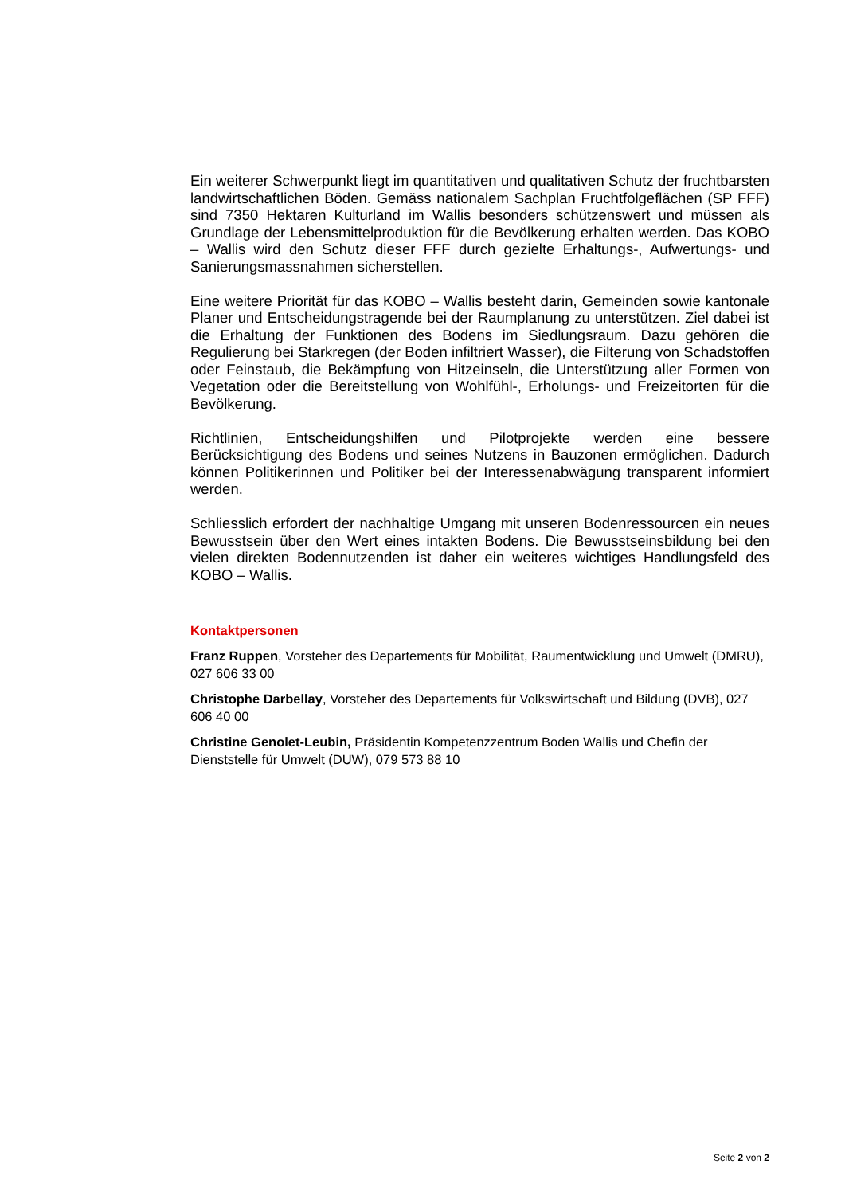Ein weiterer Schwerpunkt liegt im quantitativen und qualitativen Schutz der fruchtbarsten landwirtschaftlichen Böden. Gemäss nationalem Sachplan Fruchtfolgeflächen (SP FFF) sind 7350 Hektaren Kulturland im Wallis besonders schützenswert und müssen als Grundlage der Lebensmittelproduktion für die Bevölkerung erhalten werden. Das KOBO – Wallis wird den Schutz dieser FFF durch gezielte Erhaltungs-, Aufwertungs- und Sanierungsmassnahmen sicherstellen.
Eine weitere Priorität für das KOBO – Wallis besteht darin, Gemeinden sowie kantonale Planer und Entscheidungstragende bei der Raumplanung zu unterstützen. Ziel dabei ist die Erhaltung der Funktionen des Bodens im Siedlungsraum. Dazu gehören die Regulierung bei Starkregen (der Boden infiltriert Wasser), die Filterung von Schadstoffen oder Feinstaub, die Bekämpfung von Hitzeinseln, die Unterstützung aller Formen von Vegetation oder die Bereitstellung von Wohlfühl-, Erholungs- und Freizeitorten für die Bevölkerung.
Richtlinien, Entscheidungshilfen und Pilotprojekte werden eine bessere Berücksichtigung des Bodens und seines Nutzens in Bauzonen ermöglichen. Dadurch können Politikerinnen und Politiker bei der Interessenabwägung transparent informiert werden.
Schliesslich erfordert der nachhaltige Umgang mit unseren Bodenressourcen ein neues Bewusstsein über den Wert eines intakten Bodens. Die Bewusstseinsbildung bei den vielen direkten Bodennutzenden ist daher ein weiteres wichtiges Handlungsfeld des KOBO – Wallis.
Kontaktpersonen
Franz Ruppen, Vorsteher des Departements für Mobilität, Raumentwicklung und Umwelt (DMRU), 027 606 33 00
Christophe Darbellay, Vorsteher des Departements für Volkswirtschaft und Bildung (DVB), 027 606 40 00
Christine Genolet-Leubin, Präsidentin Kompetenzzentrum Boden Wallis und Chefin der Dienststelle für Umwelt (DUW), 079 573 88 10
Seite 2 von 2